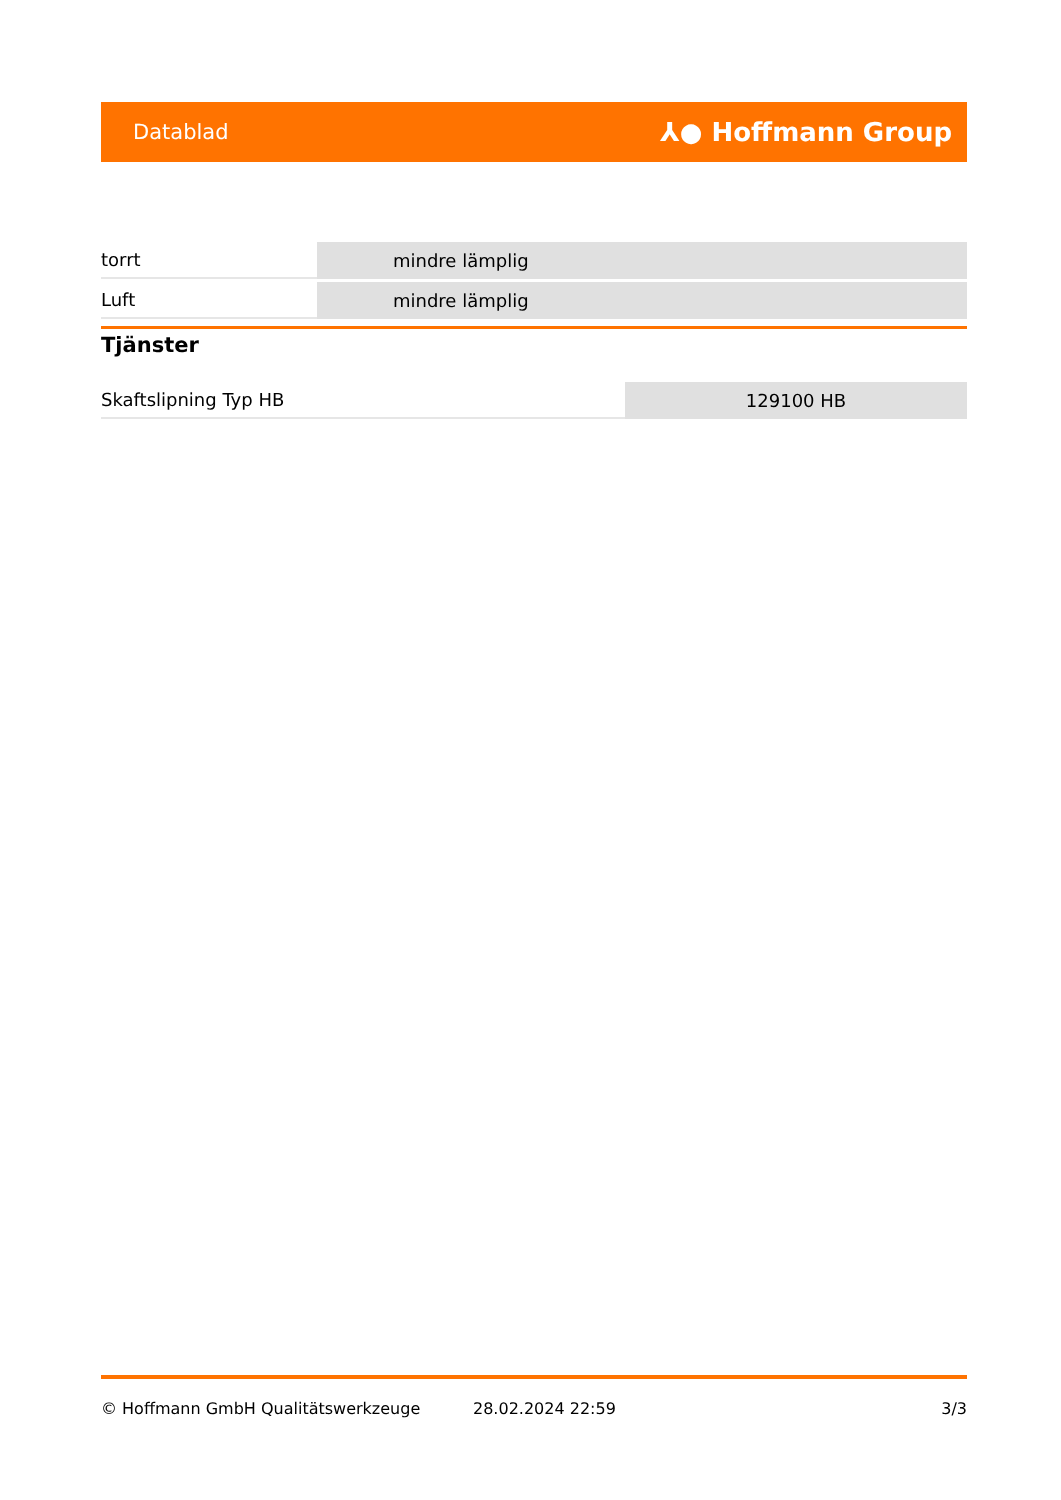Datablad ⅄● Hoffmann Group
| torrt | mindre lämplig |
| Luft | mindre lämplig |
Tjänster
| Skaftslipning Typ HB | 129100 HB |
© Hoffmann GmbH Qualitätswerkzeuge 28.02.2024 22:59 3/3